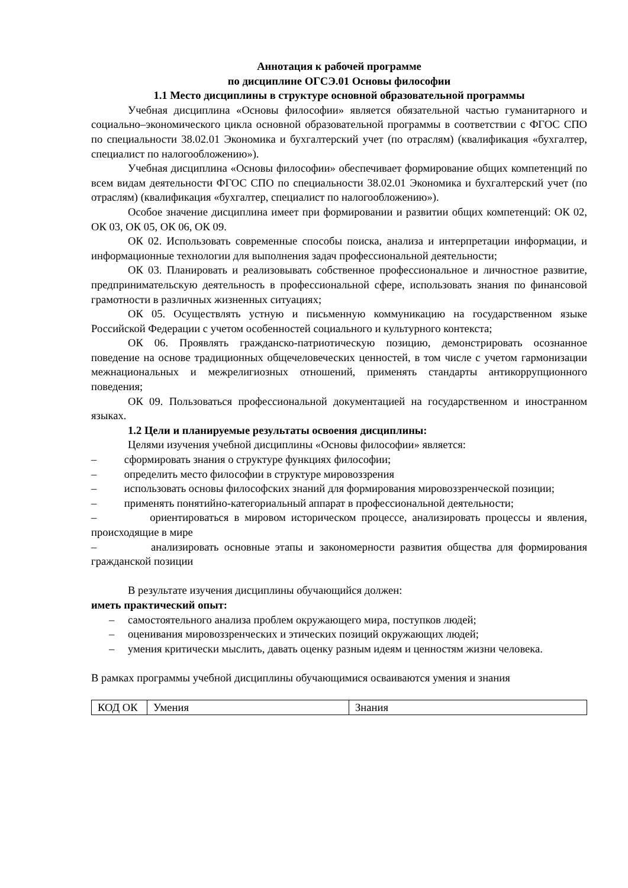Аннотация к рабочей программе
по дисциплине ОГСЭ.01 Основы философии
1.1 Место дисциплины в структуре основной образовательной программы
Учебная дисциплина «Основы философии» является обязательной частью гуманитарного и социально–экономического цикла основной образовательной программы в соответствии с ФГОС СПО по специальности 38.02.01 Экономика и бухгалтерский учет (по отраслям) (квалификация «бухгалтер, специалист по налогообложению»).
Учебная дисциплина «Основы философии» обеспечивает формирование общих компетенций по всем видам деятельности ФГОС СПО по специальности 38.02.01 Экономика и бухгалтерский учет (по отраслям) (квалификация «бухгалтер, специалист по налогообложению»).
Особое значение дисциплина имеет при формировании и развитии общих компетенций: ОК 02, ОК 03, ОК 05, ОК 06, ОК 09.
ОК 02. Использовать современные способы поиска, анализа и интерпретации информации, и информационные технологии для выполнения задач профессиональной деятельности;
ОК 03. Планировать и реализовывать собственное профессиональное и личностное развитие, предпринимательскую деятельность в профессиональной сфере, использовать знания по финансовой грамотности в различных жизненных ситуациях;
ОК 05. Осуществлять устную и письменную коммуникацию на государственном языке Российской Федерации с учетом особенностей социального и культурного контекста;
ОК 06. Проявлять гражданско-патриотическую позицию, демонстрировать осознанное поведение на основе традиционных общечеловеческих ценностей, в том числе с учетом гармонизации межнациональных и межрелигиозных отношений, применять стандарты антикоррупционного поведения;
ОК 09. Пользоваться профессиональной документацией на государственном и иностранном языках.
1.2 Цели и планируемые результаты освоения дисциплины:
Целями изучения учебной дисциплины «Основы философии» является:
– сформировать знания о структуре функциях философии;
– определить место философии в структуре мировоззрения
– использовать основы философских знаний для формирования мировоззренческой позиции;
– применять понятийно-категориальный аппарат в профессиональной деятельности;
– ориентироваться в мировом историческом процессе, анализировать процессы и явления, происходящие в мире
– анализировать основные этапы и закономерности развития общества для формирования гражданской позиции
В результате изучения дисциплины обучающийся должен:
иметь практический опыт:
– самостоятельного анализа проблем окружающего мира, поступков людей;
– оценивания мировоззренческих и этических позиций окружающих людей;
– умения критически мыслить, давать оценку разным идеям и ценностям жизни человека.
В рамках программы учебной дисциплины обучающимися осваиваются умения и знания
| КОД ОК | Умения | Знания |